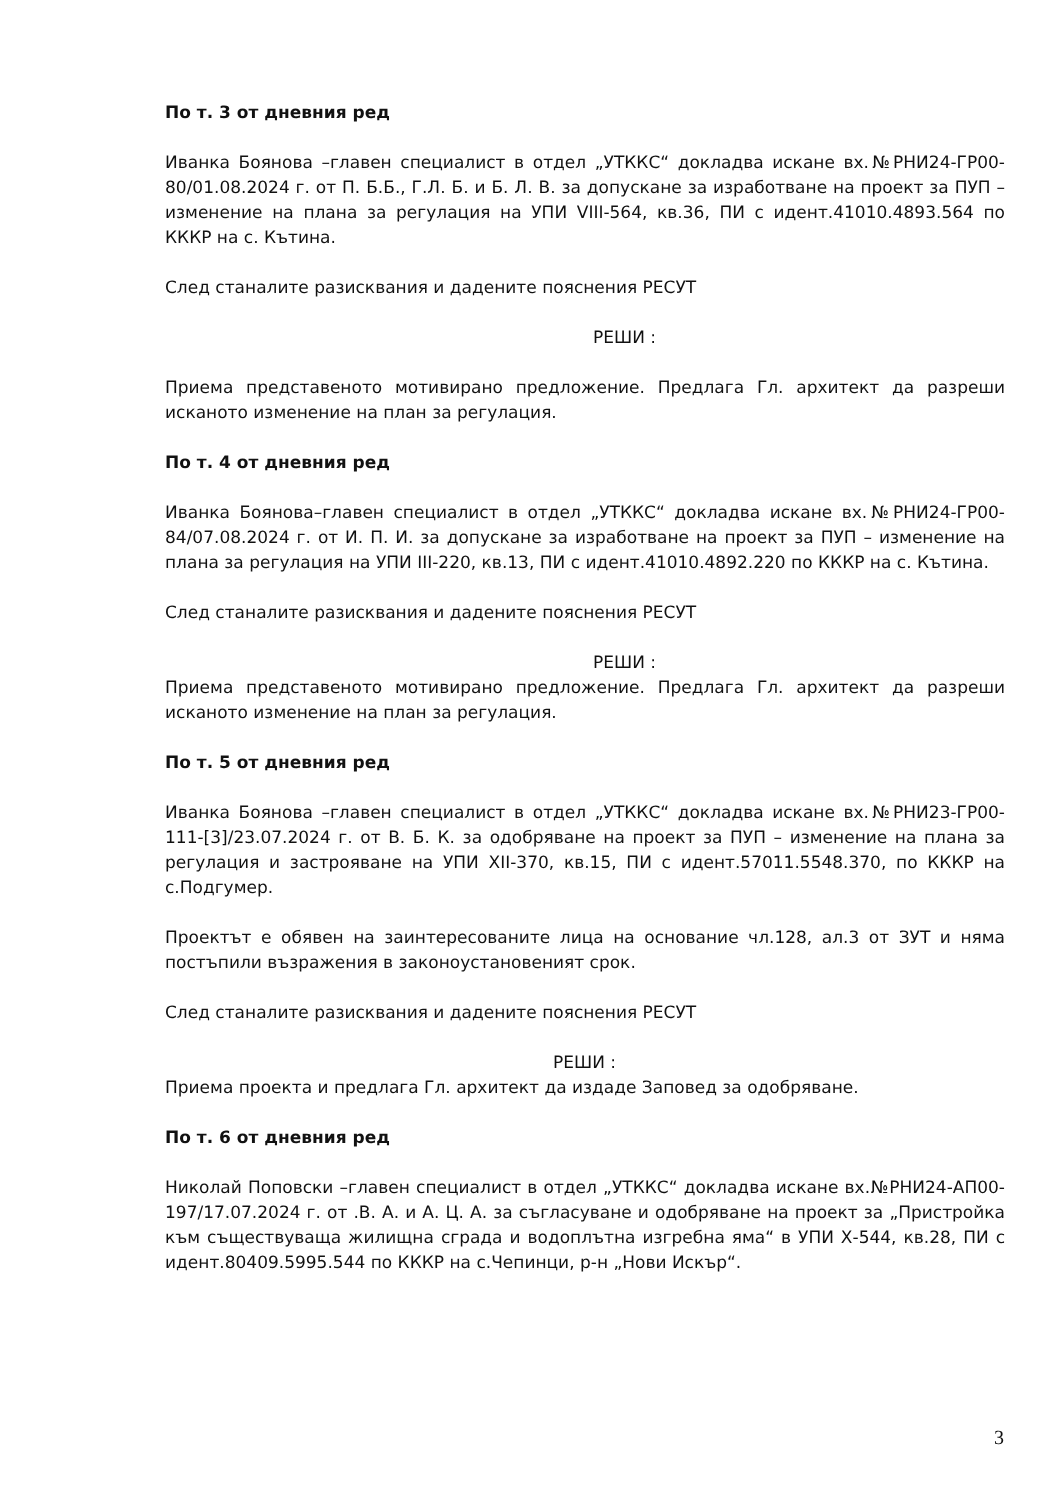По т. 3 от дневния ред
Иванка Боянова –главен специалист в отдел „УТККС“ докладва искане вх.№РНИ24-ГР00-80/01.08.2024 г. от П. Б.Б., Г.Л. Б. и Б. Л. В. за допускане за изработване на проект за ПУП – изменение на плана за регулация на УПИ VIII-564, кв.36, ПИ с идент.41010.4893.564 по КККР на с. Кътина.
След станалите разисквания и дадените пояснения РЕСУТ
РЕШИ :
Приема представеното мотивирано предложение. Предлага Гл. архитект да разреши исканото изменение на план за регулация.
По т. 4 от дневния ред
Иванка Боянова–главен специалист в отдел „УТККС“ докладва искане вх.№РНИ24-ГР00-84/07.08.2024 г. от И. П. И. за допускане за изработване на проект за ПУП – изменение на плана за регулация на УПИ III-220, кв.13, ПИ с идент.41010.4892.220 по КККР на с. Кътина.
След станалите разисквания и дадените пояснения РЕСУТ
РЕШИ :
Приема представеното мотивирано предложение. Предлага Гл. архитект да разреши исканото изменение на план за регулация.
По т. 5 от дневния ред
Иванка Боянова –главен специалист в отдел „УТККС“ докладва искане вх.№РНИ23-ГР00-111-[3]/23.07.2024 г. от В. Б. К. за одобряване на проект за ПУП – изменение на плана за регулация и застрояване на УПИ XII-370, кв.15, ПИ с идент.57011.5548.370, по КККР на с.Подгумер.
Проектът е обявен на заинтересованите лица на основание чл.128, ал.3 от ЗУТ и няма постъпили възражения в законоустановеният срок.
След станалите разисквания и дадените пояснения РЕСУТ
РЕШИ :
Приема проекта и предлага Гл. архитект да издаде Заповед за одобряване.
По т. 6 от дневния ред
Николай Поповски –главен специалист в отдел „УТККС“ докладва искане вх.№РНИ24-АП00-197/17.07.2024 г. от .В. А. и А. Ц. А. за съгласуване и одобряване на проект за „Пристройка към съществуваща жилищна сграда и водоплътна изгребна яма“ в УПИ Х-544, кв.28, ПИ с идент.80409.5995.544 по КККР на с.Чепинци, р-н „Нови Искър“.
3